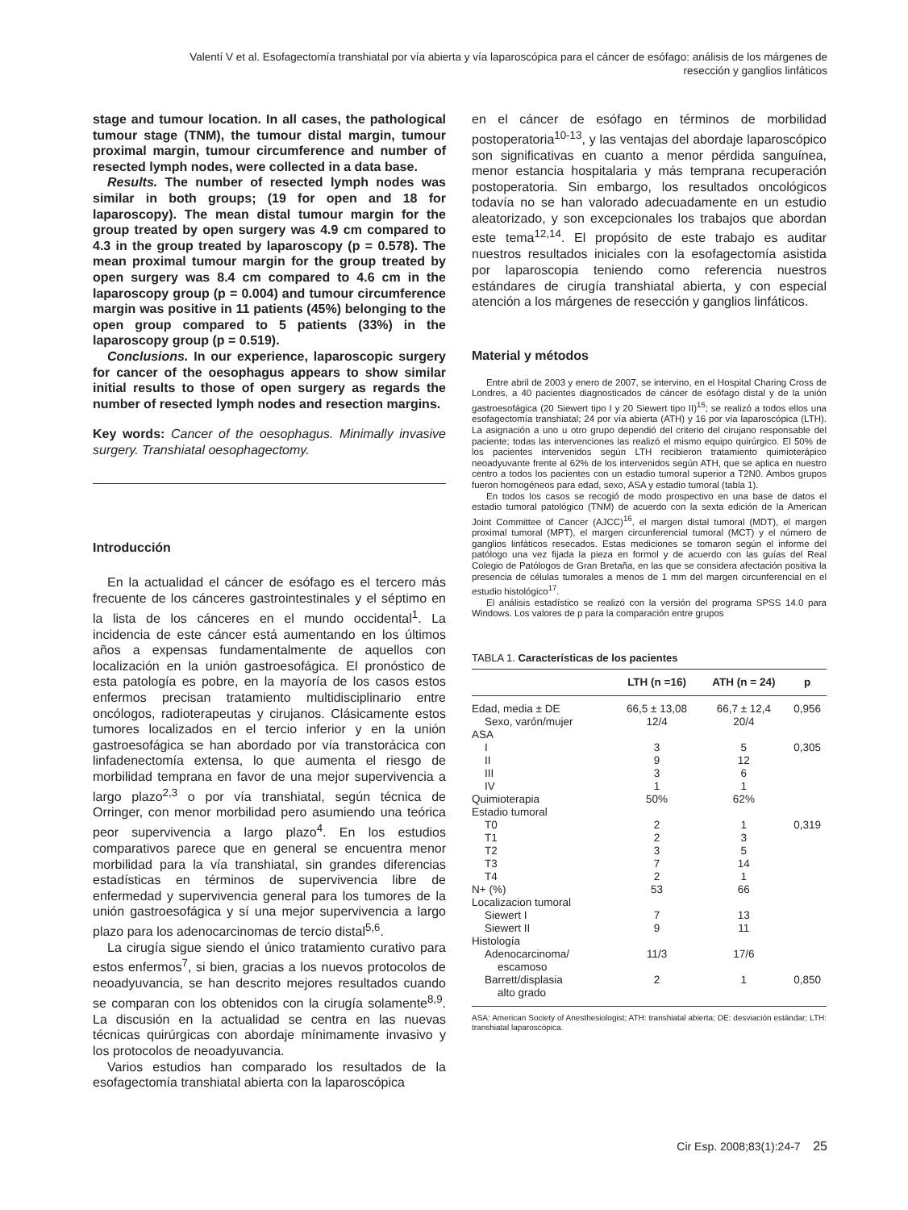Valentí V et al. Esofagectomía transhiatal por vía abierta y vía laparoscópica para el cáncer de esófago: análisis de los márgenes de resección y ganglios linfáticos
stage and tumour location. In all cases, the pathological tumour stage (TNM), the tumour distal margin, tumour proximal margin, tumour circumference and number of resected lymph nodes, were collected in a data base.
Results. The number of resected lymph nodes was similar in both groups; (19 for open and 18 for laparoscopy). The mean distal tumour margin for the group treated by open surgery was 4.9 cm compared to 4.3 in the group treated by laparoscopy (p = 0.578). The mean proximal tumour margin for the group treated by open surgery was 8.4 cm compared to 4.6 cm in the laparoscopy group (p = 0.004) and tumour circumference margin was positive in 11 patients (45%) belonging to the open group compared to 5 patients (33%) in the laparoscopy group (p = 0.519).
Conclusions. In our experience, laparoscopic surgery for cancer of the oesophagus appears to show similar initial results to those of open surgery as regards the number of resected lymph nodes and resection margins.
Key words: Cancer of the oesophagus. Minimally invasive surgery. Transhiatal oesophagectomy.
Introducción
En la actualidad el cáncer de esófago es el tercero más frecuente de los cánceres gastrointestinales y el séptimo en la lista de los cánceres en el mundo occidental<sup>1</sup>. La incidencia de este cáncer está aumentando en los últimos años a expensas fundamentalmente de aquellos con localización en la unión gastroesofágica. El pronóstico de esta patología es pobre, en la mayoría de los casos estos enfermos precisan tratamiento multidisciplinario entre oncólogos, radioterapeutas y cirujanos. Clásicamente estos tumores localizados en el tercio inferior y en la unión gastroesofágica se han abordado por vía transtorácica con linfadenectomía extensa, lo que aumenta el riesgo de morbilidad temprana en favor de una mejor supervivencia a largo plazo<sup>2,3</sup> o por vía transhiatal, según técnica de Orringer, con menor morbilidad pero asumiendo una teórica peor supervivencia a largo plazo<sup>4</sup>. En los estudios comparativos parece que en general se encuentra menor morbilidad para la vía transhiatal, sin grandes diferencias estadísticas en términos de supervivencia libre de enfermedad y supervivencia general para los tumores de la unión gastroesofágica y sí una mejor supervivencia a largo plazo para los adenocarcinomas de tercio distal<sup>5,6</sup>.
La cirugía sigue siendo el único tratamiento curativo para estos enfermos<sup>7</sup>, si bien, gracias a los nuevos protocolos de neoadyuvancia, se han descrito mejores resultados cuando se comparan con los obtenidos con la cirugía solamente<sup>8,9</sup>. La discusión en la actualidad se centra en las nuevas técnicas quirúrgicas con abordaje mínimamente invasivo y los protocolos de neoadyuvancia.
Varios estudios han comparado los resultados de la esofagectomía transhiatal abierta con la laparoscópica
en el cáncer de esófago en términos de morbilidad postoperatoria<sup>10-13</sup>, y las ventajas del abordaje laparoscópico son significativas en cuanto a menor pérdida sanguínea, menor estancia hospitalaria y más temprana recuperación postoperatoria. Sin embargo, los resultados oncológicos todavía no se han valorado adecuadamente en un estudio aleatorizado, y son excepcionales los trabajos que abordan este tema<sup>12,14</sup>. El propósito de este trabajo es auditar nuestros resultados iniciales con la esofagectomía asistida por laparoscopia teniendo como referencia nuestros estándares de cirugía transhiatal abierta, y con especial atención a los márgenes de resección y ganglios linfáticos.
Material y métodos
Entre abril de 2003 y enero de 2007, se intervino, en el Hospital Charing Cross de Londres, a 40 pacientes diagnosticados de cáncer de esófago distal y de la unión gastroesofágica (20 Siewert tipo I y 20 Siewert tipo II)<sup>15</sup>; se realizó a todos ellos una esofagectomía transhiatal; 24 por vía abierta (ATH) y 16 por vía laparoscópica (LTH). La asignación a uno u otro grupo dependió del criterio del cirujano responsable del paciente; todas las intervenciones las realizó el mismo equipo quirúrgico. El 50% de los pacientes intervenidos según LTH recibieron tratamiento quimioterápico neoadyuvante frente al 62% de los intervenidos según ATH, que se aplica en nuestro centro a todos los pacientes con un estadio tumoral superior a T2N0. Ambos grupos fueron homogéneos para edad, sexo, ASA y estadio tumoral (tabla 1).
En todos los casos se recogió de modo prospectivo en una base de datos el estadio tumoral patológico (TNM) de acuerdo con la sexta edición de la American Joint Committee of Cancer (AJCC)<sup>16</sup>, el margen distal tumoral (MDT), el margen proximal tumoral (MPT), el margen circunferencial tumoral (MCT) y el número de ganglios linfáticos resecados. Estas mediciones se tomaron según el informe del patólogo una vez fijada la pieza en formol y de acuerdo con las guías del Real Colegio de Patólogos de Gran Bretaña, en las que se considera afectación positiva la presencia de células tumorales a menos de 1 mm del margen circunferencial en el estudio histológico<sup>17</sup>.
El análisis estadístico se realizó con la versión del programa SPSS 14.0 para Windows. Los valores de p para la comparación entre grupos
TABLA 1. Características de los pacientes
| | LTH (n =16) | ATH (n = 24) | p |
| --- | --- | --- | --- |
| Edad, media ± DE | 66,5 ± 13,08 | 66,7 ± 12,4 | 0,956 |
| Sexo, varón/mujer | 12/4 | 20/4 | |
| ASA | | | |
| I | 3 | 5 | 0,305 |
| II | 9 | 12 | |
| III | 3 | 6 | |
| IV | 1 | 1 | |
| Quimioterapia | 50% | 62% | |
| Estadio tumoral | | | |
| T0 | 2 | 1 | 0,319 |
| T1 | 2 | 3 | |
| T2 | 3 | 5 | |
| T3 | 7 | 14 | |
| T4 | 2 | 1 | |
| N+ (%) | 53 | 66 | |
| Localizacion tumoral | | | |
| Siewert I | 7 | 13 | |
| Siewert II | 9 | 11 | |
| Histología | | | |
| Adenocarcinoma/ escamoso | 11/3 | 17/6 | |
| Barrett/displasia alto grado | 2 | 1 | 0,850 |
ASA: American Society of Anesthesiologist; ATH: transhiatal abierta; DE: desviación estándar; LTH: transhiatal laparoscópica.
Cir Esp. 2008;83(1):24-7 25